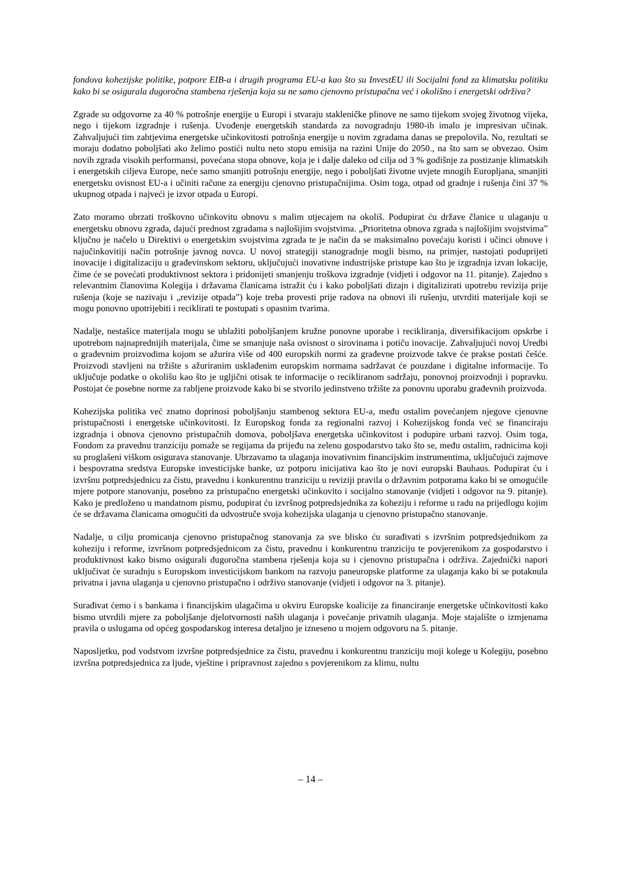fondova kohezijske politike, potpore EIB-a i drugih programa EU-a kao što su InvestEU ili Socijalni fond za klimatsku politiku kako bi se osigurala dugoročna stambena rješenja koja su ne samo cjenovno pristupačna već i okolišno i energetski održiva?
Zgrade su odgovorne za 40 % potrošnje energije u Europi i stvaraju stakleničke plinove ne samo tijekom svojeg životnog vijeka, nego i tijekom izgradnje i rušenja. Uvođenje energetskih standarda za novogradnju 1980-ih imalo je impresivan učinak. Zahvaljujući tim zahtjevima energetske učinkovitosti potrošnja energije u novim zgradama danas se prepolovila. No, rezultati se moraju dodatno poboljšati ako želimo postići nultu neto stopu emisija na razini Unije do 2050., na što sam se obvezao. Osim novih zgrada visokih performansi, povećana stopa obnove, koja je i dalje daleko od cilja od 3 % godišnje za postizanje klimatskih i energetskih ciljeva Europe, neće samo smanjiti potrošnju energije, nego i poboljšati životne uvjete mnogih Europljana, smanjiti energetsku ovisnost EU-a i učiniti račune za energiju cjenovno pristupačnijima. Osim toga, otpad od gradnje i rušenja čini 37 % ukupnog otpada i najveći je izvor otpada u Europi.
Zato moramo ubrzati troškovno učinkovitu obnovu s malim utjecajem na okoliš. Podupirat ću države članice u ulaganju u energetsku obnovu zgrada, dajući prednost zgradama s najlošijim svojstvima. „Prioritetna obnova zgrada s najlošijim svojstvima” ključno je načelo u Direktivi o energetskim svojstvima zgrada te je način da se maksimalno povećaju koristi i učinci obnove i najučinkovitiji način potrošnje javnog novca. U novoj strategiji stanogradnje mogli bismo, na primjer, nastojati poduprijeti inovacije i digitalizaciju u građevinskom sektoru, uključujući inovativne industrijske pristupe kao što je izgradnja izvan lokacije, čime će se povećati produktivnost sektora i pridonijeti smanjenju troškova izgradnje (vidjeti i odgovor na 11. pitanje). Zajedno s relevantnim članovima Kolegija i državama članicama istražit ću i kako poboljšati dizajn i digitalizirati upotrebu revizija prije rušenja (koje se nazivaju i „revizije otpada”) koje treba provesti prije radova na obnovi ili rušenju, utvrditi materijale koji se mogu ponovno upotrijebiti i reciklirati te postupati s opasnim tvarima.
Nadalje, nestašice materijala mogu se ublažiti poboljšanjem kružne ponovne uporabe i recikliranja, diversifikacijom opskrbe i upotrebom najnaprednijih materijala, čime se smanjuje naša ovisnost o sirovinama i potiču inovacije. Zahvaljujući novoj Uredbi o građevnim proizvodima kojom se ažurira više od 400 europskih normi za građevne proizvode takve će prakse postati češće. Proizvodi stavljeni na tržište s ažuriranim usklađenim europskim normama sadržavat će pouzdane i digitalne informacije. To uključuje podatke o okolišu kao što je ugljični otisak te informacije o recikliranom sadržaju, ponovnoj proizvodnji i popravku. Postojat će posebne norme za rabljene proizvode kako bi se stvorilo jedinstveno tržište za ponovnu uporabu građevnih proizvoda.
Kohezijska politika već znatno doprinosi poboljšanju stambenog sektora EU-a, među ostalim povećanjem njegove cjenovne pristupačnosti i energetske učinkovitosti. Iz Europskog fonda za regionalni razvoj i Kohezijskog fonda već se financiraju izgradnja i obnova cjenovno pristupačnih domova, poboljšava energetska učinkovitost i podupire urbani razvoj. Osim toga, Fondom za pravednu tranziciju pomaže se regijama da prijeđu na zeleno gospodarstvo tako što se, među ostalim, radnicima koji su proglašeni viškom osigurava stanovanje. Ubrzavamo ta ulaganja inovativnim financijskim instrumentima, uključujući zajmove i bespovratna sredstva Europske investicijske banke, uz potporu inicijativa kao što je novi europski Bauhaus. Podupirat ću i izvršnu potpredsjednicu za čistu, pravednu i konkurentnu tranziciju u reviziji pravila o državnim potporama kako bi se omogućile mjere potpore stanovanju, posebno za pristupačno energetski učinkovito i socijalno stanovanje (vidjeti i odgovor na 9. pitanje). Kako je predloženo u mandatnom pismu, podupirat ću izvršnog potpredsjednika za koheziju i reforme u radu na prijedlogu kojim će se državama članicama omogućiti da udvostruče svoja kohezijska ulaganja u cjenovno pristupačno stanovanje.
Nadalje, u cilju promicanja cjenovno pristupačnog stanovanja za sve blisko ću surađivati s izvršnim potpredsjednikom za koheziju i reforme, izvršnom potpredsjednicom za čistu, pravednu i konkurentnu tranziciju te povjerenikom za gospodarstvo i produktivnost kako bismo osigurali dugoročna stambena rješenja koja su i cjenovno pristupačna i održiva. Zajednički napori uključivat će suradnju s Europskom investicijskom bankom na razvoju paneuropske platforme za ulaganja kako bi se potaknula privatna i javna ulaganja u cjenovno pristupačno i održivo stanovanje (vidjeti i odgovor na 3. pitanje).
Surađivat ćemo i s bankama i financijskim ulagačima u okviru Europske koalicije za financiranje energetske učinkovitosti kako bismo utvrdili mjere za poboljšanje djelotvornosti naših ulaganja i povećanje privatnih ulaganja. Moje stajalište o izmjenama pravila o uslugama od općeg gospodarskog interesa detaljno je izneseno u mojem odgovoru na 5. pitanje.
Naposljetku, pod vodstvom izvršne potpredsjednice za čistu, pravednu i konkurentnu tranziciju moji kolege u Kolegiju, posebno izvršna potpredsjednica za ljude, vještine i pripravnost zajedno s povjerenikom za klimu, nultu
– 14 –